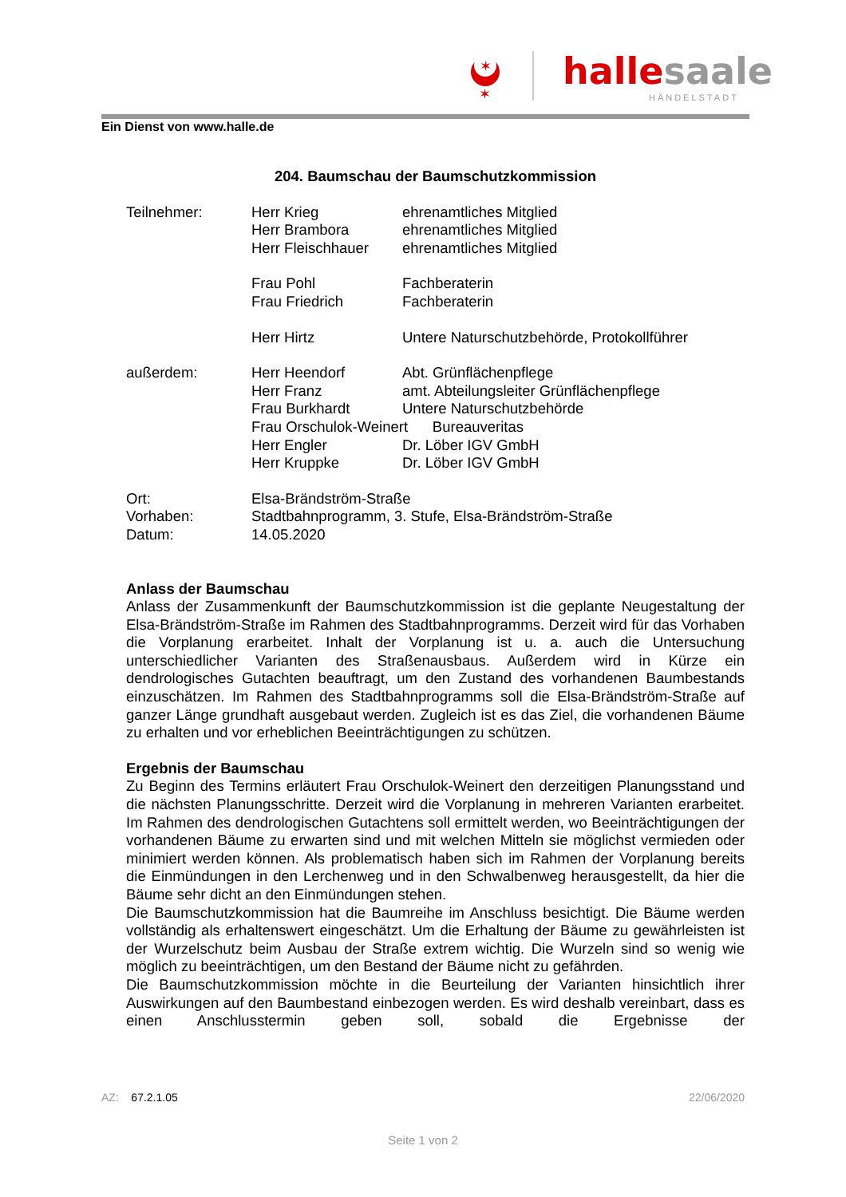✶
✶
hallesaale
HÄNDELSTADT
Ein Dienst von www.halle.de
204. Baumschau der Baumschutzkommission
| Teilnehmer: | Herr Krieg | ehrenamtliches Mitglied |
| | Herr Brambora | ehrenamtliches Mitglied |
| | Herr Fleischhauer | ehrenamtliches Mitglied |
| | Frau Pohl | Fachberaterin |
| | Frau Friedrich | Fachberaterin |
| | Herr Hirtz | Untere Naturschutzbehörde, Protokollführer |
| außerdem: | Herr Heendorf | Abt. Grünflächenpflege |
| | Herr Franz | amt. Abteilungsleiter Grünflächenpflege |
| | Frau Burkhardt | Untere Naturschutzbehörde |
| | Frau Orschulok-Weinert Bureauveritas | |
| | Herr Engler | Dr. Löber IGV GmbH |
| | Herr Kruppke | Dr. Löber IGV GmbH |
| Ort: | Elsa-Brändström-Straße | |
| Vorhaben: | Stadtbahnprogramm, 3. Stufe, Elsa-Brändström-Straße | |
| Datum: | 14.05.2020 | |
Anlass der Baumschau
Anlass der Zusammenkunft der Baumschutzkommission ist die geplante Neugestaltung der Elsa-Brändström-Straße im Rahmen des Stadtbahnprogramms. Derzeit wird für das Vorhaben die Vorplanung erarbeitet. Inhalt der Vorplanung ist u. a. auch die Untersuchung unterschiedlicher Varianten des Straßenausbaus. Außerdem wird in Kürze ein dendrologisches Gutachten beauftragt, um den Zustand des vorhandenen Baumbestands einzuschätzen. Im Rahmen des Stadtbahnprogramms soll die Elsa-Brändström-Straße auf ganzer Länge grundhaft ausgebaut werden. Zugleich ist es das Ziel, die vorhandenen Bäume zu erhalten und vor erheblichen Beeinträchtigungen zu schützen.
Ergebnis der Baumschau
Zu Beginn des Termins erläutert Frau Orschulok-Weinert den derzeitigen Planungsstand und die nächsten Planungsschritte. Derzeit wird die Vorplanung in mehreren Varianten erarbeitet. Im Rahmen des dendrologischen Gutachtens soll ermittelt werden, wo Beeinträchtigungen der vorhandenen Bäume zu erwarten sind und mit welchen Mitteln sie möglichst vermieden oder minimiert werden können. Als problematisch haben sich im Rahmen der Vorplanung bereits die Einmündungen in den Lerchenweg und in den Schwalbenweg herausgestellt, da hier die Bäume sehr dicht an den Einmündungen stehen.
Die Baumschutzkommission hat die Baumreihe im Anschluss besichtigt. Die Bäume werden vollständig als erhaltenswert eingeschätzt. Um die Erhaltung der Bäume zu gewährleisten ist der Wurzelschutz beim Ausbau der Straße extrem wichtig. Die Wurzeln sind so wenig wie möglich zu beeinträchtigen, um den Bestand der Bäume nicht zu gefährden.
Die Baumschutzkommission möchte in die Beurteilung der Varianten hinsichtlich ihrer Auswirkungen auf den Baumbestand einbezogen werden. Es wird deshalb vereinbart, dass es einen Anschlusstermin geben soll, sobald die Ergebnisse der
AZ: 67.2.1.05 22/06/2020
Seite 1 von 2